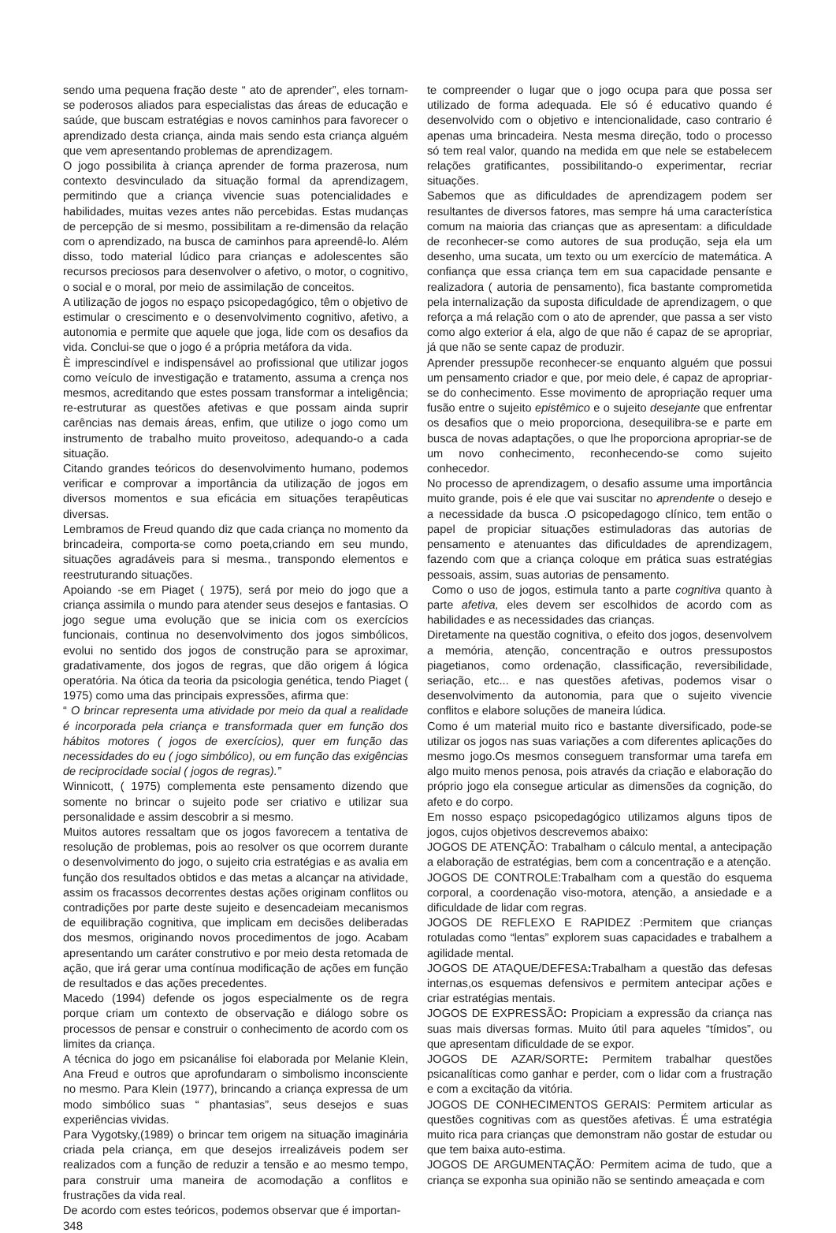sendo uma pequena fração deste “ ato de aprender”, eles tornam-se poderosos aliados para especialistas das áreas de educação e saúde, que buscam estratégias e novos caminhos para favorecer o aprendizado desta criança, ainda mais sendo esta criança alguém que vem apresentando problemas de aprendizagem.
O jogo possibilita à criança aprender de forma prazerosa, num contexto desvinculado da situação formal da aprendizagem, permitindo que a criança vivencie suas potencialidades e habilidades, muitas vezes antes não percebidas. Estas mudanças de percepção de si mesmo, possibilitam a re-dimensão da relação com o aprendizado, na busca de caminhos para apreendê-lo. Além disso, todo material lúdico para crianças e adolescentes são recursos preciosos para desenvolver o afetivo, o motor, o cognitivo, o social e o moral, por meio de assimilação de conceitos.
A utilização de jogos no espaço psicopedagógico, têm o objetivo de estimular o crescimento e o desenvolvimento cognitivo, afetivo, a autonomia e permite que aquele que joga, lide com os desafios da vida. Conclui-se que o jogo é a própria metáfora da vida.
È imprescindível e indispensável ao profissional que utilizar jogos como veículo de investigação e tratamento, assuma a crença nos mesmos, acreditando que estes possam transformar a inteligência; re-estruturar as questões afetivas e que possam ainda suprir carências nas demais áreas, enfim, que utilize o jogo como um instrumento de trabalho muito proveitoso, adequando-o a cada situação.
Citando grandes teóricos do desenvolvimento humano, podemos verificar e comprovar a importância da utilização de jogos em diversos momentos e sua eficácia em situações terapêuticas diversas.
Lembramos de Freud quando diz que cada criança no momento da brincadeira, comporta-se como poeta,criando em seu mundo, situações agradáveis para si mesma., transpondo elementos e reestruturando situações.
Apoiando -se em Piaget ( 1975), será por meio do jogo que a criança assimila o mundo para atender seus desejos e fantasias. O jogo segue uma evolução que se inicia com os exercícios funcionais, continua no desenvolvimento dos jogos simbólicos, evolui no sentido dos jogos de construção para se aproximar, gradativamente, dos jogos de regras, que dão origem á lógica operatória. Na ótica da teoria da psicologia genética, tendo Piaget ( 1975) como uma das principais expressões, afirma que:
“ O brincar representa uma atividade por meio da qual a realidade é incorporada pela criança e transformada quer em função dos hábitos motores ( jogos de exercícios), quer em função das necessidades do eu ( jogo simbólico), ou em função das exigências de reciprocidade social ( jogos de regras).”
Winnicott, ( 1975) complementa este pensamento dizendo que somente no brincar o sujeito pode ser criativo e utilizar sua personalidade e assim descobrir a si mesmo.
Muitos autores ressaltam que os jogos favorecem a tentativa de resolução de problemas, pois ao resolver os que ocorrem durante o desenvolvimento do jogo, o sujeito cria estratégias e as avalia em função dos resultados obtidos e das metas a alcançar na atividade, assim os fracassos decorrentes destas ações originam conflitos ou contradições por parte deste sujeito e desencadeiam mecanismos de equilibração cognitiva, que implicam em decisões deliberadas dos mesmos, originando novos procedimentos de jogo. Acabam apresentando um caráter construtivo e por meio desta retomada de ação, que irá gerar uma contínua modificação de ações em função de resultados e das ações precedentes.
Macedo (1994) defende os jogos especialmente os de regra porque criam um contexto de observação e diálogo sobre os processos de pensar e construir o conhecimento de acordo com os limites da criança.
A técnica do jogo em psicanálise foi elaborada por Melanie Klein, Ana Freud e outros que aprofundaram o simbolismo inconsciente no mesmo. Para Klein (1977), brincando a criança expressa de um modo simbólico suas “ phantasias”, seus desejos e suas experiências vividas.
Para Vygotsky,(1989) o brincar tem origem na situação imaginária criada pela criança, em que desejos irrealizáveis podem ser realizados com a função de reduzir a tensão e ao mesmo tempo, para construir uma maneira de acomodação a conflitos e frustrações da vida real.
De acordo com estes teóricos, podemos observar que é importan-
348
te compreender o lugar que o jogo ocupa para que possa ser utilizado de forma adequada. Ele só é educativo quando é desenvolvido com o objetivo e intencionalidade, caso contrario é apenas uma brincadeira. Nesta mesma direção, todo o processo só tem real valor, quando na medida em que nele se estabelecem relações gratificantes, possibilitando-o experimentar, recriar situações.
Sabemos que as dificuldades de aprendizagem podem ser resultantes de diversos fatores, mas sempre há uma característica comum na maioria das crianças que as apresentam: a dificuldade de reconhecer-se como autores de sua produção, seja ela um desenho, uma sucata, um texto ou um exercício de matemática. A confiança que essa criança tem em sua capacidade pensante e realizadora ( autoria de pensamento), fica bastante comprometida pela internalização da suposta dificuldade de aprendizagem, o que reforça a má relação com o ato de aprender, que passa a ser visto como algo exterior á ela, algo de que não é capaz de se apropriar, já que não se sente capaz de produzir.
Aprender pressupõe reconhecer-se enquanto alguém que possui um pensamento criador e que, por meio dele, é capaz de apropriar-se do conhecimento. Esse movimento de apropriação requer uma fusão entre o sujeito epistêmico e o sujeito desejante que enfrentar os desafios que o meio proporciona, desequilibra-se e parte em busca de novas adaptações, o que lhe proporciona apropriar-se de um novo conhecimento, reconhecendo-se como sujeito conhecedor.
No processo de aprendizagem, o desafio assume uma importância muito grande, pois é ele que vai suscitar no aprendente o desejo e a necessidade da busca .O psicopedagogo clínico, tem então o papel de propiciar situações estimuladoras das autorias de pensamento e atenuantes das dificuldades de aprendizagem, fazendo com que a criança coloque em prática suas estratégias pessoais, assim, suas autorias de pensamento.
Como o uso de jogos, estimula tanto a parte cognitiva quanto à parte afetiva, eles devem ser escolhidos de acordo com as habilidades e as necessidades das crianças.
Diretamente na questão cognitiva, o efeito dos jogos, desenvolvem a memória, atenção, concentração e outros pressupostos piagetianos, como ordenação, classificação, reversibilidade, seriação, etc... e nas questões afetivas, podemos visar o desenvolvimento da autonomia, para que o sujeito vivencie conflitos e elabore soluções de maneira lúdica.
Como é um material muito rico e bastante diversificado, pode-se utilizar os jogos nas suas variações a com diferentes aplicações do mesmo jogo.Os mesmos conseguem transformar uma tarefa em algo muito menos penosa, pois através da criação e elaboração do próprio jogo ela consegue articular as dimensões da cognição, do afeto e do corpo.
Em nosso espaço psicopedagógico utilizamos alguns tipos de jogos, cujos objetivos descrevemos abaixo:
JOGOS DE ATENÇÃO: Trabalham o cálculo mental, a antecipação a elaboração de estratégias, bem com a concentração e a atenção.
JOGOS DE CONTROLE:Trabalham com a questão do esquema corporal, a coordenação viso-motora, atenção, a ansiedade e a dificuldade de lidar com regras.
JOGOS DE REFLEXO E RAPIDEZ :Permitem que crianças rotuladas como “lentas” explorem suas capacidades e trabalhem a agilidade mental.
JOGOS DE ATAQUE/DEFESA: Trabalham a questão das defesas internas,os esquemas defensivos e permitem antecipar ações e criar estratégias mentais.
JOGOS DE EXPRESSÃO: Propiciam a expressão da criança nas suas mais diversas formas. Muito útil para aqueles “tímidos”, ou que apresentam dificuldade de se expor.
JOGOS DE AZAR/SORTE: Permitem trabalhar questões psicanalíticas como ganhar e perder, com o lidar com a frustração e com a excitação da vitória.
JOGOS DE CONHECIMENTOS GERAIS: Permitem articular as questões cognitivas com as questões afetivas. É uma estratégia muito rica para crianças que demonstram não gostar de estudar ou que tem baixa auto-estima.
JOGOS DE ARGUMENTAÇÃO: Permitem acima de tudo, que a criança se exponha sua opinião não se sentindo ameaçada e com